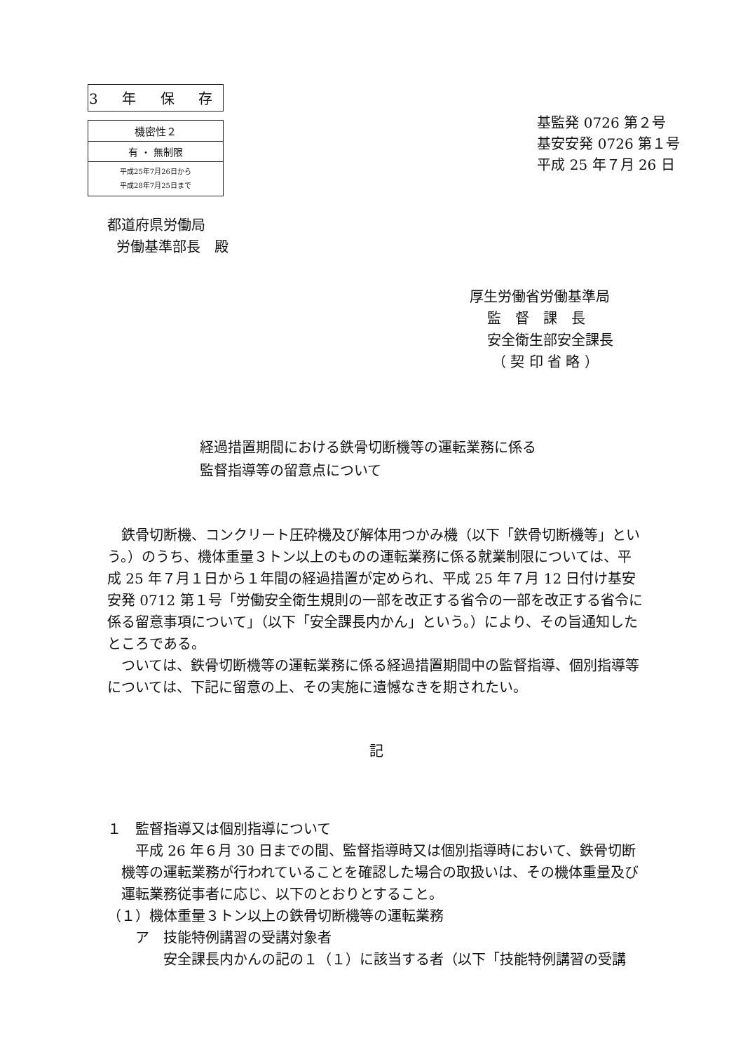| 3 年 保 存 |
| 機密性２ |
| 有 ・ 無制限 |
| 平成25年7月26日から 平成28年7月25日まで |
基監発 0726 第２号
基安安発 0726 第１号
平成 25 年７月 26 日
都道府県労働局
労働基準部長　殿
厚生労働省労働基準局
監　督　課　長
安全衛生部安全課長
（ 契 印 省 略 ）
経過措置期間における鉄骨切断機等の運転業務に係る
監督指導等の留意点について
　鉄骨切断機、コンクリート圧砕機及び解体用つかみ機（以下「鉄骨切断機等」という。）のうち、機体重量３トン以上のものの運転業務に係る就業制限については、平成 25 年７月１日から１年間の経過措置が定められ、平成 25 年７月 12 日付け基安安発 0712 第１号「労働安全衛生規則の一部を改正する省令の一部を改正する省令に係る留意事項について」（以下「安全課長内かん」という。）により、その旨通知したところである。
　ついては、鉄骨切断機等の運転業務に係る経過措置期間中の監督指導、個別指導等については、下記に留意の上、その実施に遺憾なきを期されたい。
記
１　監督指導又は個別指導について
　平成 26 年６月 30 日までの間、監督指導時又は個別指導時において、鉄骨切断機等の運転業務が行われていることを確認した場合の取扱いは、その機体重量及び運転業務従事者に応じ、以下のとおりとすること。
（１）機体重量３トン以上の鉄骨切断機等の運転業務
ア　技能特例講習の受講対象者
安全課長内かんの記の１（１）に該当する者（以下「技能特例講習の受講